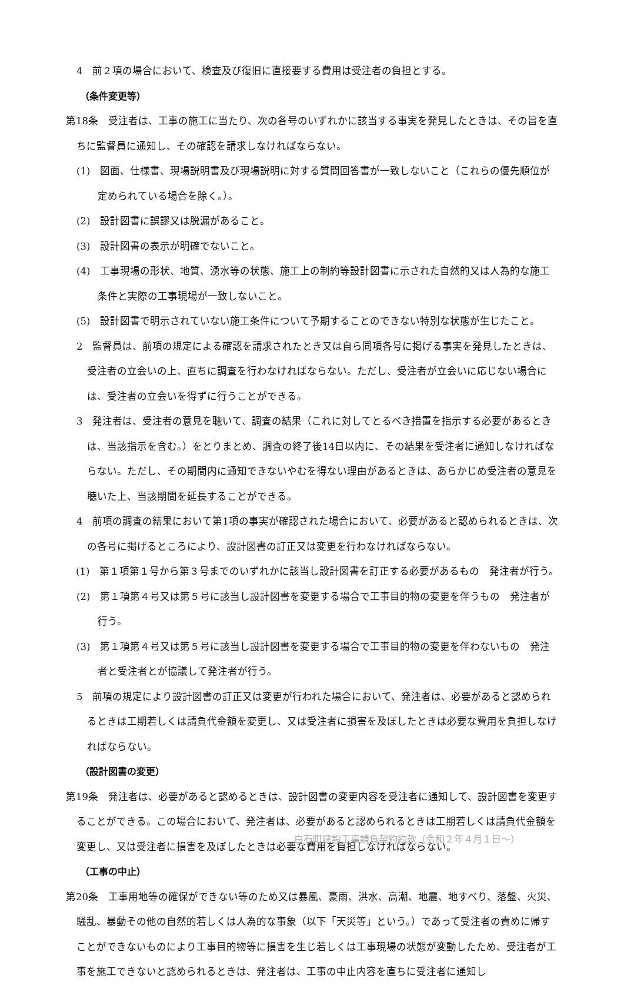4　前２項の場合において、検査及び復旧に直接要する費用は受注者の負担とする。
（条件変更等）
第18条　受注者は、工事の施工に当たり、次の各号のいずれかに該当する事実を発見したときは、その旨を直ちに監督員に通知し、その確認を請求しなければならない。
(1)　図面、仕様書、現場説明書及び現場説明に対する質問回答書が一致しないこと（これらの優先順位が定められている場合を除く。）。
(2)　設計図書に誤謬又は脱漏があること。
(3)　設計図書の表示が明確でないこと。
(4)　工事現場の形状、地質、湧水等の状態、施工上の制約等設計図書に示された自然的又は人為的な施工条件と実際の工事現場が一致しないこと。
(5)　設計図書で明示されていない施工条件について予期することのできない特別な状態が生じたこと。
2　監督員は、前項の規定による確認を請求されたとき又は自ら同項各号に掲げる事実を発見したときは、受注者の立会いの上、直ちに調査を行わなければならない。ただし、受注者が立会いに応じない場合には、受注者の立会いを得ずに行うことができる。
3　発注者は、受注者の意見を聴いて、調査の結果（これに対してとるべき措置を指示する必要があるときは、当該指示を含む。）をとりまとめ、調査の終了後14日以内に、その結果を受注者に通知しなければならない。ただし、その期間内に通知できないやむを得ない理由があるときは、あらかじめ受注者の意見を聴いた上、当該期間を延長することができる。
4　前項の調査の結果において第1項の事実が確認された場合において、必要があると認められるときは、次の各号に掲げるところにより、設計図書の訂正又は変更を行わなければならない。
　(1)　第１項第１号から第３号までのいずれかに該当し設計図書を訂正する必要があるもの　発注者が行う。
(2)　第１項第４号又は第５号に該当し設計図書を変更する場合で工事目的物の変更を伴うもの　発注者が行う。
(3)　第１項第４号又は第５号に該当し設計図書を変更する場合で工事目的物の変更を伴わないもの　発注者と受注者とが協議して発注者が行う。
5　前項の規定により設計図書の訂正又は変更が行われた場合において、発注者は、必要があると認められるときは工期若しくは請負代金額を変更し、又は受注者に損害を及ぼしたときは必要な費用を負担しなければならない。
（設計図書の変更）
第19条　発注者は、必要があると認めるときは、設計図書の変更内容を受注者に通知して、設計図書を変更することができる。この場合において、発注者は、必要があると認められるときは工期若しくは請負代金額を変更し、又は受注者に損害を及ぼしたときは必要な費用を負担しなければならない。
（工事の中止）
第20条　工事用地等の確保ができない等のため又は暴風、豪雨、洪水、高潮、地震、地すべり、落盤、火災、騒乱、暴動その他の自然的若しくは人為的な事象（以下「天災等」という。）であって受注者の責めに帰すことができないものにより工事目的物等に損害を生じ若しくは工事現場の状態が変動したため、受注者が工事を施工できないと認められるときは、発注者は、工事の中止内容を直ちに受注者に通知し
白石町建設工事請負契約約款（令和２年４月１日～）